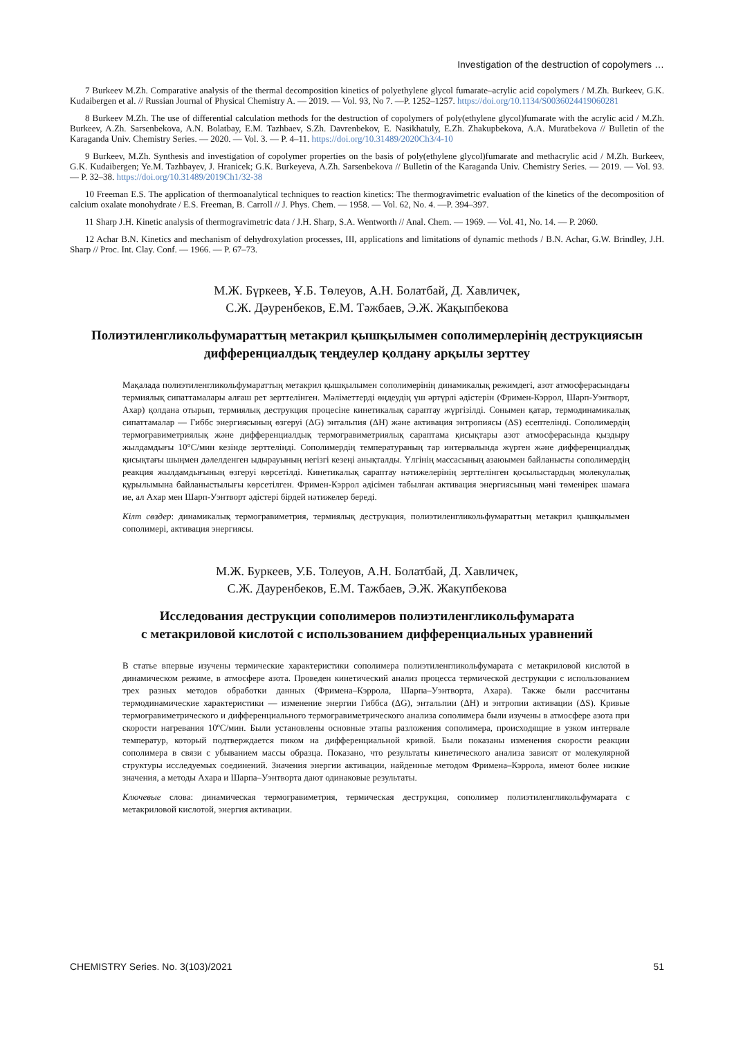Investigation of the destruction of copolymers …
7 Burkeev M.Zh. Comparative analysis of the thermal decomposition kinetics of polyethylene glycol fumarate–acrylic acid copolymers / M.Zh. Burkeev, G.K. Kudaibergen et al. // Russian Journal of Physical Chemistry A. — 2019. — Vol. 93, No 7. —P. 1252–1257. https://doi.org/10.1134/S0036024419060281
8 Burkeev M.Zh. The use of differential calculation methods for the destruction of copolymers of poly(ethylene glycol)fumarate with the acrylic acid / M.Zh. Burkeev, A.Zh. Sarsenbekova, A.N. Bolatbay, E.M. Tazhbaev, S.Zh. Davrenbekov, E. Nasikhatuly, E.Zh. Zhakupbekova, A.A. Muratbekova // Bulletin of the Karaganda Univ. Chemistry Series. — 2020. — Vol. 3. — P. 4–11. https://doi.org/10.31489/2020Ch3/4-10
9 Burkeev, M.Zh. Synthesis and investigation of copolymer properties on the basis of poly(ethylene glycol)fumarate and methacrylic acid / M.Zh. Burkeev, G.K. Kudaibergen; Ye.M. Tazhbayev, J. Hranicek; G.K. Burkeyeva, A.Zh. Sarsenbekova // Bulletin of the Karaganda Univ. Chemistry Series. — 2019. — Vol. 93. — P. 32–38. https://doi.org/10.31489/2019Ch1/32-38
10 Freeman E.S. The application of thermoanalytical techniques to reaction kinetics: The thermogravimetric evaluation of the kinetics of the decomposition of calcium oxalate monohydrate / E.S. Freeman, B. Carroll // J. Phys. Chem. — 1958. — Vol. 62, No. 4. —P. 394–397.
11 Sharp J.H. Kinetic analysis of thermogravimetric data / J.H. Sharp, S.A. Wentworth // Anal. Chem. — 1969. — Vol. 41, No. 14. — P. 2060.
12 Achar B.N. Kinetics and mechanism of dehydroxylation processes, III, applications and limitations of dynamic methods / B.N. Achar, G.W. Brindley, J.H. Sharp // Proc. Int. Clay. Conf. — 1966. — P. 67–73.
М.Ж. Бүркеев, Ұ.Б. Төлеуов, А.Н. Болатбай, Д. Хавличек,
С.Ж. Дәуренбеков, Е.М. Тәжбаев, Э.Ж. Жақыпбекова
Полиэтиленгликольфумараттың метакрил қышқылымен сополимерлерінің деструкциясын дифференциалдық теңдеулер қолдану арқылы зерттеу
Мақалада полиэтиленгликольфумараттың метакрил қышқылымен сополимерінің динамикалық режимдегі, азот атмосферасындағы термиялық сипаттамалары алғаш рет зерттелінген. Мәліметтерді өңдеудің үш әртүрлі әдістерін (Фримен-Кэррол, Шарп-Уэнтворт, Ахар) қолдана отырып, термиялық деструкция процесіне кинетикалық сараптау жүргізілді. Сонымен қатар, термодинамикалық сипаттамалар — Гиббс энергиясының өзгеруі (ΔG) энтальпия (ΔH) және активация энтропиясы (ΔS) есептелінді. Сополимердің термогравиметриялық және дифференциалдық термогравиметриялық сараптама қисықтары азот атмосферасында қыздыру жылдамдығы 10°С/мин кезінде зерттелінді. Сополимердің температураның тар интервалында жүрген және дифференциалдық қисықтағы шыңмен дәлелденген ыдырауының негізгі кезеңі анықталды. Үлгінің массасының азаюымен байланысты сополимердің реакция жылдамдығының өзгеруі көрсетілді. Кинетикалық сараптау нәтижелерінің зерттелінген қосылыстардың молекулалық құрылымына байланыстылығы көрсетілген. Фримен-Кэррол әдісімен табылған активация энергиясының мәні төменірек шамаға ие, ал Ахар мен Шарп-Уэнтворт әдістері бірдей нәтижелер береді.
Кілт сөздер: динамикалық термогравиметрия, термиялық деструкция, полиэтиленгликольфумараттың метакрил қышқылымен сополимері, активация энергиясы.
М.Ж. Буркеев, У.Б. Толеуов, А.Н. Болатбай, Д. Хавличек,
С.Ж. Дауренбеков, Е.М. Тажбаев, Э.Ж. Жакупбекова
Исследования деструкции сополимеров полиэтиленгликольфумарата
с метакриловой кислотой с использованием дифференциальных уравнений
В статье впервые изучены термические характеристики сополимера полиэтиленгликольфумарата с метакриловой кислотой в динамическом режиме, в атмосфере азота. Проведен кинетический анализ процесса термической деструкции с использованием трех разных методов обработки данных (Фримена–Кэррола, Шарпа–Уэнтворта, Ахара). Также были рассчитаны термодинамические характеристики — изменение энергии Гиббса (ΔG), энтальпии (ΔH) и энтропии активации (ΔS). Кривые термогравиметрического и дифференциального термогравиметрического анализа сополимера были изучены в атмосфере азота при скорости нагревания 10ºС/мин. Были установлены основные этапы разложения сополимера, происходящие в узком интервале температур, который подтверждается пиком на дифференциальной кривой. Были показаны изменения скорости реакции сополимера в связи с убыванием массы образца. Показано, что результаты кинетического анализа зависят от молекулярной структуры исследуемых соединений. Значения энергии активации, найденные методом Фримена–Кэррола, имеют более низкие значения, а методы Ахара и Шарпа–Уэнтворта дают одинаковые результаты.
Ключевые слова: динамическая термогравиметрия, термическая деструкция, сополимер полиэтиленгликольфумарата с метакриловой кислотой, энергия активации.
CHEMISTRY Series. No. 3(103)/2021 51